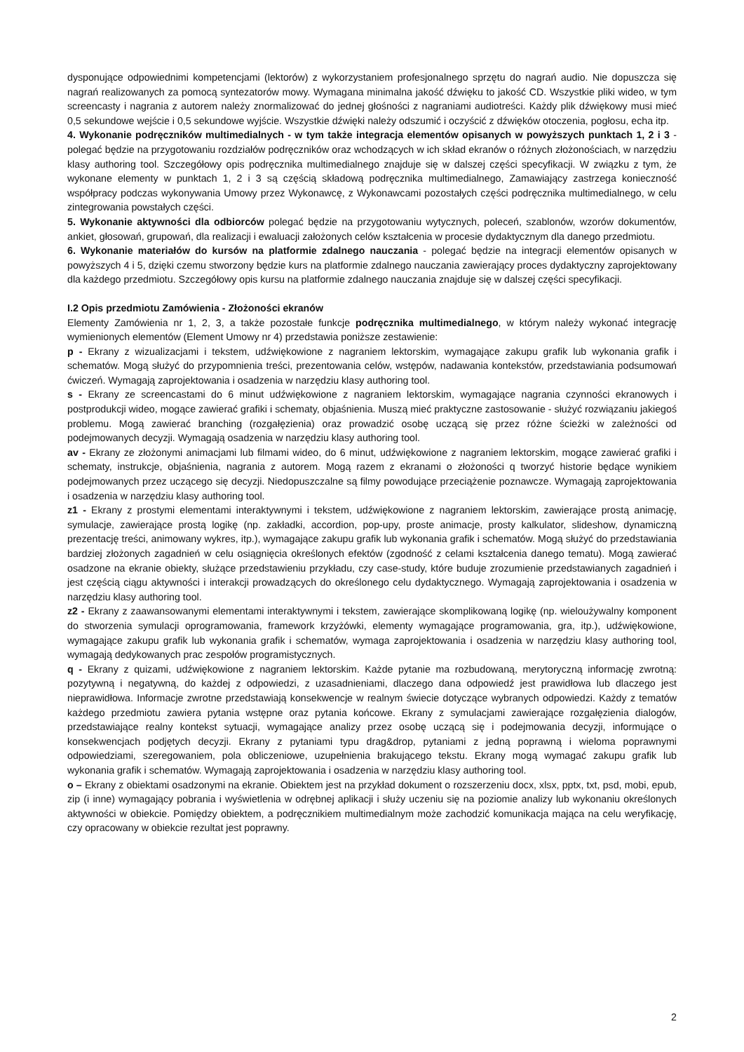dysponujące odpowiednimi kompetencjami (lektorów) z wykorzystaniem profesjonalnego sprzętu do nagrań audio. Nie dopuszcza się nagrań realizowanych za pomocą syntezatorów mowy. Wymagana minimalna jakość dźwięku to jakość CD. Wszystkie pliki wideo, w tym screencasty i nagrania z autorem należy znormalizować do jednej głośności z nagraniami audiotreści. Każdy plik dźwiękowy musi mieć 0,5 sekundowe wejście i 0,5 sekundowe wyjście. Wszystkie dźwięki należy odszumić i oczyścić z dźwięków otoczenia, pogłosu, echa itp.
4. Wykonanie podręczników multimedialnych - w tym także integracja elementów opisanych w powyższych punktach 1, 2 i 3 - polegać będzie na przygotowaniu rozdziałów podręczników oraz wchodzących w ich skład ekranów o różnych złożonościach, w narzędziu klasy authoring tool. Szczegółowy opis podręcznika multimedialnego znajduje się w dalszej części specyfikacji. W związku z tym, że wykonane elementy w punktach 1, 2 i 3 są częścią składową podręcznika multimedialnego, Zamawiający zastrzega konieczność współpracy podczas wykonywania Umowy przez Wykonawcę, z Wykonawcami pozostałych części podręcznika multimedialnego, w celu zintegrowania powstałych części.
5. Wykonanie aktywności dla odbiorców polegać będzie na przygotowaniu wytycznych, poleceń, szablonów, wzorów dokumentów, ankiet, głosowań, grupowań, dla realizacji i ewaluacji założonych celów kształcenia w procesie dydaktycznym dla danego przedmiotu.
6. Wykonanie materiałów do kursów na platformie zdalnego nauczania - polegać będzie na integracji elementów opisanych w powyższych 4 i 5, dzięki czemu stworzony będzie kurs na platformie zdalnego nauczania zawierający proces dydaktyczny zaprojektowany dla każdego przedmiotu. Szczegółowy opis kursu na platformie zdalnego nauczania znajduje się w dalszej części specyfikacji.
I.2 Opis przedmiotu Zamówienia - Złożoności ekranów
Elementy Zamówienia nr 1, 2, 3, a także pozostałe funkcje podręcznika multimedialnego, w którym należy wykonać integrację wymienionych elementów (Element Umowy nr 4) przedstawia poniższe zestawienie:
p - Ekrany z wizualizacjami i tekstem, udźwiękowione z nagraniem lektorskim, wymagające zakupu grafik lub wykonania grafik i schematów. Mogą służyć do przypomnienia treści, prezentowania celów, wstępów, nadawania kontekstów, przedstawiania podsumowań ćwiczeń. Wymagają zaprojektowania i osadzenia w narzędziu klasy authoring tool.
s - Ekrany ze screencastami do 6 minut udźwiękowione z nagraniem lektorskim, wymagające nagrania czynności ekranowych i postprodukcji wideo, mogące zawierać grafiki i schematy, objaśnienia. Muszą mieć praktyczne zastosowanie - służyć rozwiązaniu jakiegoś problemu. Mogą zawierać branching (rozgałęzienia) oraz prowadzić osobę uczącą się przez różne ścieżki w zależności od podejmowanych decyzji. Wymagają osadzenia w narzędziu klasy authoring tool.
av - Ekrany ze złożonymi animacjami lub filmami wideo, do 6 minut, udźwiękowione z nagraniem lektorskim, mogące zawierać grafiki i schematy, instrukcje, objaśnienia, nagrania z autorem. Mogą razem z ekranami o złożoności q tworzyć historie będące wynikiem podejmowanych przez uczącego się decyzji. Niedopuszczalne są filmy powodujące przeciążenie poznawcze. Wymagają zaprojektowania i osadzenia w narzędziu klasy authoring tool.
z1 - Ekrany z prostymi elementami interaktywnymi i tekstem, udźwiękowione z nagraniem lektorskim, zawierające prostą animację, symulacje, zawierające prostą logikę (np. zakładki, accordion, pop-upy, proste animacje, prosty kalkulator, slideshow, dynamiczną prezentację treści, animowany wykres, itp.), wymagające zakupu grafik lub wykonania grafik i schematów. Mogą służyć do przedstawiania bardziej złożonych zagadnień w celu osiągnięcia określonych efektów (zgodność z celami kształcenia danego tematu). Mogą zawierać osadzone na ekranie obiekty, służące przedstawieniu przykładu, czy case-study, które buduje zrozumienie przedstawianych zagadnień i jest częścią ciągu aktywności i interakcji prowadzących do określonego celu dydaktycznego. Wymagają zaprojektowania i osadzenia w narzędziu klasy authoring tool.
z2 - Ekrany z zaawansowanymi elementami interaktywnymi i tekstem, zawierające skomplikowaną logikę (np. wielou­żywalny komponent do stworzenia symulacji oprogramowania, framework krzyżówki, elementy wymagające programowania, gra, itp.), udźwiękowione, wymagające zakupu grafik lub wykonania grafik i schematów, wymaga zaprojektowania i osadzenia w narzędziu klasy authoring tool, wymagają dedykowanych prac zespołów programistycznych.
q - Ekrany z quizami, udźwiękowione z nagraniem lektorskim. Każde pytanie ma rozbudowaną, merytoryczną informację zwrotną: pozytywną i negatywną, do każdej z odpowiedzi, z uzasadnieniami, dlaczego dana odpowiedź jest prawidłowa lub dlaczego jest nieprawidłowa. Informacje zwrotne przedstawiają konsekwencje w realnym świecie dotyczące wybranych odpowiedzi. Każdy z tematów każdego przedmiotu zawiera pytania wstępne oraz pytania końcowe. Ekrany z symulacjami zawierające rozgałęzienia dialogów, przedstawiające realny kontekst sytuacji, wymagające analizy przez osobę uczącą się i podejmowania decyzji, informujące o konsekwencjach podjętych decyzji. Ekrany z pytaniami typu drag&drop, pytaniami z jedną poprawną i wieloma poprawnymi odpowiedziami, szeregowaniem, pola obliczeniowe, uzupełnienia brakującego tekstu. Ekrany mogą wymagać zakupu grafik lub wykonania grafik i schematów. Wymagają zaprojektowania i osadzenia w narzędziu klasy authoring tool.
o – Ekrany z obiektami osadzonymi na ekranie. Obiektem jest na przykład dokument o rozszerzeniu docx, xlsx, pptx, txt, psd, mobi, epub, zip (i inne) wymagający pobrania i wyświetlenia w odrębnej aplikacji i służy uczeniu się na poziomie analizy lub wykonaniu określonych aktywności w obiekcie. Pomiędzy obiektem, a podręcznikiem multimedialnym może zachodzić komunikacja mająca na celu weryfikację, czy opracowany w obiekcie rezultat jest poprawny.
2